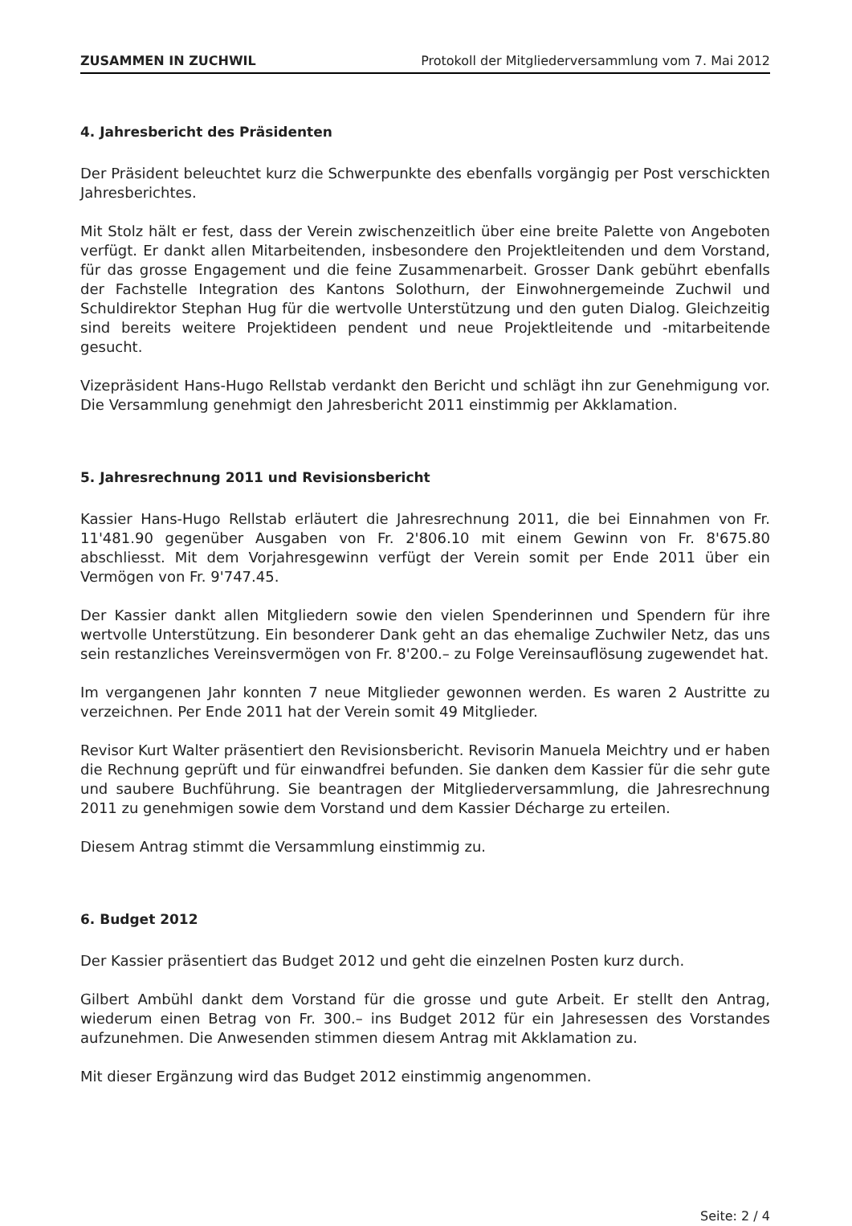ZUSAMMEN IN ZUCHWIL Protokoll der Mitgliederversammlung vom 7. Mai 2012
4. Jahresbericht des Präsidenten
Der Präsident beleuchtet kurz die Schwerpunkte des ebenfalls vorgängig per Post verschickten Jahresberichtes.
Mit Stolz hält er fest, dass der Verein zwischenzeitlich über eine breite Palette von Angeboten verfügt. Er dankt allen Mitarbeitenden, insbesondere den Projektleitenden und dem Vorstand, für das grosse Engagement und die feine Zusammenarbeit. Grosser Dank gebührt ebenfalls der Fachstelle Integration des Kantons Solothurn, der Einwohnergemeinde Zuchwil und Schuldirektor Stephan Hug für die wertvolle Unterstützung und den guten Dialog. Gleichzeitig sind bereits weitere Projektideen pendent und neue Projektleitende und -mitarbeitende gesucht.
Vizepräsident Hans-Hugo Rellstab verdankt den Bericht und schlägt ihn zur Genehmigung vor. Die Versammlung genehmigt den Jahresbericht 2011 einstimmig per Akklamation.
5. Jahresrechnung 2011 und Revisionsbericht
Kassier Hans-Hugo Rellstab erläutert die Jahresrechnung 2011, die bei Einnahmen von Fr. 11'481.90 gegenüber Ausgaben von Fr. 2'806.10 mit einem Gewinn von Fr. 8'675.80 abschliesst. Mit dem Vorjahresgewinn verfügt der Verein somit per Ende 2011 über ein Vermögen von Fr. 9'747.45.
Der Kassier dankt allen Mitgliedern sowie den vielen Spenderinnen und Spendern für ihre wertvolle Unterstützung. Ein besonderer Dank geht an das ehemalige Zuchwiler Netz, das uns sein restanzliches Vereinsvermögen von Fr. 8'200.– zu Folge Vereinsauflösung zugewendet hat.
Im vergangenen Jahr konnten 7 neue Mitglieder gewonnen werden. Es waren 2 Austritte zu verzeichnen. Per Ende 2011 hat der Verein somit 49 Mitglieder.
Revisor Kurt Walter präsentiert den Revisionsbericht. Revisorin Manuela Meichtry und er haben die Rechnung geprüft und für einwandfrei befunden. Sie danken dem Kassier für die sehr gute und saubere Buchführung. Sie beantragen der Mitgliederversammlung, die Jahresrechnung 2011 zu genehmigen sowie dem Vorstand und dem Kassier Décharge zu erteilen.
Diesem Antrag stimmt die Versammlung einstimmig zu.
6. Budget 2012
Der Kassier präsentiert das Budget 2012 und geht die einzelnen Posten kurz durch.
Gilbert Ambühl dankt dem Vorstand für die grosse und gute Arbeit. Er stellt den Antrag, wiederum einen Betrag von Fr. 300.– ins Budget 2012 für ein Jahresessen des Vorstandes aufzunehmen. Die Anwesenden stimmen diesem Antrag mit Akklamation zu.
Mit dieser Ergänzung wird das Budget 2012 einstimmig angenommen.
Seite: 2 / 4